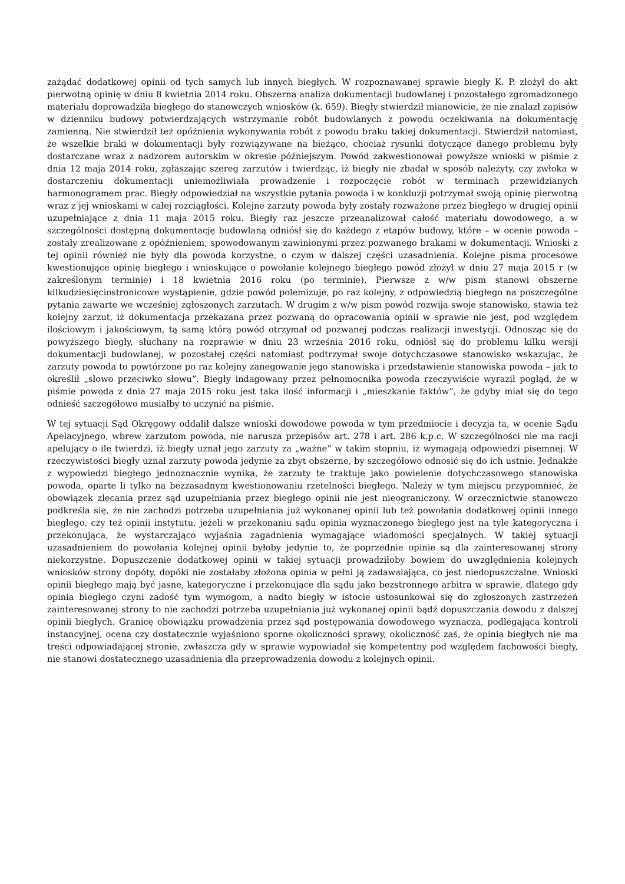zażądać dodatkowej opinii od tych samych lub innych biegłych. W rozpoznawanej sprawie biegły K. P. złożył do akt pierwotną opinię w dniu 8 kwietnia 2014 roku. Obszerna analiza dokumentacji budowlanej i pozostałego zgromadzonego materiału doprowadziła biegłego do stanowczych wniosków (k. 659). Biegły stwierdził mianowicie, że nie znalazł zapisów w dzienniku budowy potwierdzających wstrzymanie robót budowlanych z powodu oczekiwania na dokumentację zamienną. Nie stwierdził też opóźnienia wykonywania robót z powodu braku takiej dokumentacji. Stwierdził natomiast, że wszelkie braki w dokumentacji były rozwiązywane na bieżąco, chociaż rysunki dotyczące danego problemu były dostarczane wraz z nadzorem autorskim w okresie późniejszym. Powód zakwestionował powyższe wnioski w piśmie z dnia 12 maja 2014 roku, zgłaszając szereg zarzutów i twierdząc, iż biegły nie zbadał w sposób należyty, czy zwłoka w dostarczeniu dokumentacji uniemożliwiała prowadzenie i rozpoczęcie robót w terminach przewidzianych harmonogramem prac. Biegły odpowiedział na wszystkie pytania powoda i w konkluzji potrzymał swoją opinię pierwotną wraz z jej wnioskami w całej rozciągłości. Kolejne zarzuty powoda były zostały rozważone przez biegłego w drugiej opinii uzupełniające z dnia 11 maja 2015 roku. Biegły raz jeszcze przeanalizował całość materiału dowodowego, a w szczególności dostępną dokumentację budowlaną odniósł się do każdego z etapów budowy, które – w ocenie powoda – zostały zrealizowane z opóźnieniem, spowodowanym zawinionymi przez pozwanego brakami w dokumentacji. Wnioski z tej opinii również nie były dla powoda korzystne, o czym w dalszej części uzasadnienia. Kolejne pisma procesowe kwestionujące opinię biegłego i wnioskujące o powołanie kolejnego biegłego powód złożył w dniu 27 maja 2015 r (w zakreślonym terminie) i 18 kwietnia 2016 roku (po terminie). Pierwsze z w/w pism stanowi obszerne kilkudziesięciostronicowe wystąpienie, gdzie powód polemizuje, po raz kolejny, z odpowiedzią biegłego na poszczególne pytania zawarte we wcześniej zgłoszonych zarzutach. W drugim z w/w pism powód rozwija swoje stanowisko, stawia też kolejny zarzut, iż dokumentacja przekazana przez pozwaną do opracowania opinii w sprawie nie jest, pod względem ilościowym i jakościowym, tą samą którą powód otrzymał od pozwanej podczas realizacji inwestycji. Odnosząc się do powyższego biegły, słuchany na rozprawie w dniu 23 września 2016 roku, odniósł się do problemu kilku wersji dokumentacji budowlanej, w pozostałej części natomiast podtrzymał swoje dotychczasowe stanowisko wskazując, że zarzuty powoda to powtórzone po raz kolejny zanegowanie jego stanowiska i przedstawienie stanowiska powoda – jak to określił „słowo przeciwko słowu”. Biegły indagowany przez pełnomocnika powoda rzeczywiście wyraził pogląd, że w piśmie powoda z dnia 27 maja 2015 roku jest taka ilość informacji i „mieszkanie faktów”, że gdyby miał się do tego odnieść szczegółowo musiałby to uczynić na piśmie.
W tej sytuacji Sąd Okręgowy oddalił dalsze wnioski dowodowe powoda w tym przedmiocie i decyzja ta, w ocenie Sądu Apelacyjnego, wbrew zarzutom powoda, nie narusza przepisów art. 278 i art. 286 k.p.c. W szczególności nie ma racji apelujący o ile twierdzi, iż biegły uznał jego zarzuty za „ważne” w takim stopniu, iż wymagają odpowiedzi pisemnej. W rzeczywistości biegły uznał zarzuty powoda jedynie za zbyt obszerne, by szczegółowo odnosić się do ich ustnie. Jednakże z wypowiedzi biegłego jednoznacznie wynika, że zarzuty te traktuje jako powielenie dotychczasowego stanowiska powoda, oparte li tylko na bezzasadnym kwestionowaniu rzetelności biegłego. Należy w tym miejscu przypomnieć, że obowiązek zlecania przez sąd uzupełniania przez biegłego opinii nie jest nieograniczony. W orzecznictwie stanowczo podkreśla się, że nie zachodzi potrzeba uzupełniania już wykonanej opinii lub też powołania dodatkowej opinii innego biegłego, czy też opinii instytutu, jeżeli w przekonaniu sądu opinia wyznaczonego biegłego jest na tyle kategoryczna i przekonująca, że wystarczająco wyjaśnia zagadnienia wymagające wiadomości specjalnych. W takiej sytuacji uzasadnieniem do powołania kolejnej opinii byłoby jedynie to, że poprzednie opinie są dla zainteresowanej strony niekorzystne. Dopuszczenie dodatkowej opinii w takiej sytuacji prowadziłoby bowiem do uwzględnienia kolejnych wniosków strony dopóty, dopóki nie zostałaby złożona opinia w pełni ją zadawalająca, co jest niedopuszczalne. Wnioski opinii biegłego mają być jasne, kategoryczne i przekonujące dla sądu jako bezstronnego arbitra w sprawie, dlatego gdy opinia biegłego czyni zadość tym wymogom, a nadto biegły w istocie ustosunkował się do zgłoszonych zastrzeżeń zainteresowanej strony to nie zachodzi potrzeba uzupełniania już wykonanej opinii bądź dopuszczania dowodu z dalszej opinii biegłych. Granicę obowiązku prowadzenia przez sąd postępowania dowodowego wyznacza, podlegająca kontroli instancyjnej, ocena czy dostatecznie wyjaśniono sporne okoliczności sprawy, okoliczność zaś, że opinia biegłych nie ma treści odpowiadającej stronie, zwłaszcza gdy w sprawie wypowiadał się kompetentny pod względem fachowości biegły, nie stanowi dostatecznego uzasadnienia dla przeprowadzenia dowodu z kolejnych opinii.